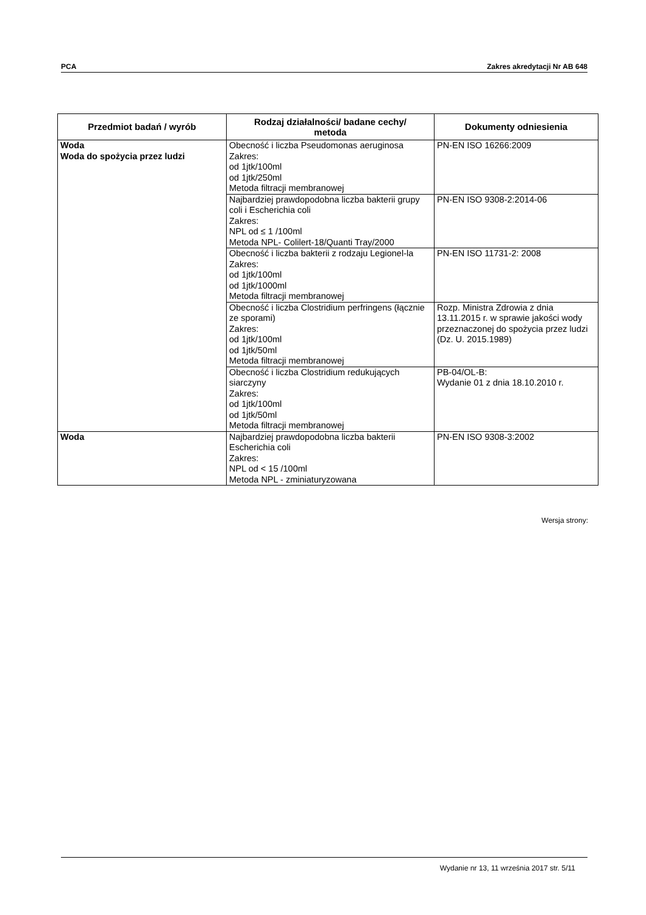PCA Zakres akredytacji Nr AB 648
| Przedmiot badań / wyrób | Rodzaj działalności/ badane cechy/ metoda | Dokumenty odniesienia |
| --- | --- | --- |
| Woda Woda do spożycia przez ludzi | Obecność i liczba Pseudomonas aeruginosa Zakres: od 1jtk/100ml od 1jtk/250ml Metoda filtracji membranowej | PN-EN ISO 16266:2009 |
| | Najbardziej prawdopodobna liczba bakterii grupy coli i Escherichia coli Zakres: NPL od ≤ 1 /100ml Metoda NPL- Colilert-18/Quanti Tray/2000 | PN-EN ISO 9308-2:2014-06 |
| | Obecność i liczba bakterii z rodzaju Legionel-la Zakres: od 1jtk/100ml od 1jtk/1000ml Metoda filtracji membranowej | PN-EN ISO 11731-2: 2008 |
| | Obecność i liczba Clostridium perfringens (łącznie ze sporami) Zakres: od 1jtk/100ml od 1jtk/50ml Metoda filtracji membranowej | Rozp. Ministra Zdrowia z dnia 13.11.2015 r. w sprawie jakości wody przeznaczonej do spożycia przez ludzi (Dz. U. 2015.1989) |
| | Obecność i liczba Clostridium redukujących siarczyny Zakres: od 1jtk/100ml od 1jtk/50ml Metoda filtracji membranowej | PB-04/OL-B: Wydanie 01 z dnia 18.10.2010 r. |
| Woda | Najbardziej prawdopodobna liczba bakterii Escherichia coli Zakres: NPL od < 15 /100ml Metoda NPL - zminiaturyzowana | PN-EN ISO 9308-3:2002 |
Wersja strony:
Wydanie nr 13, 11 września 2017 str. 5/11